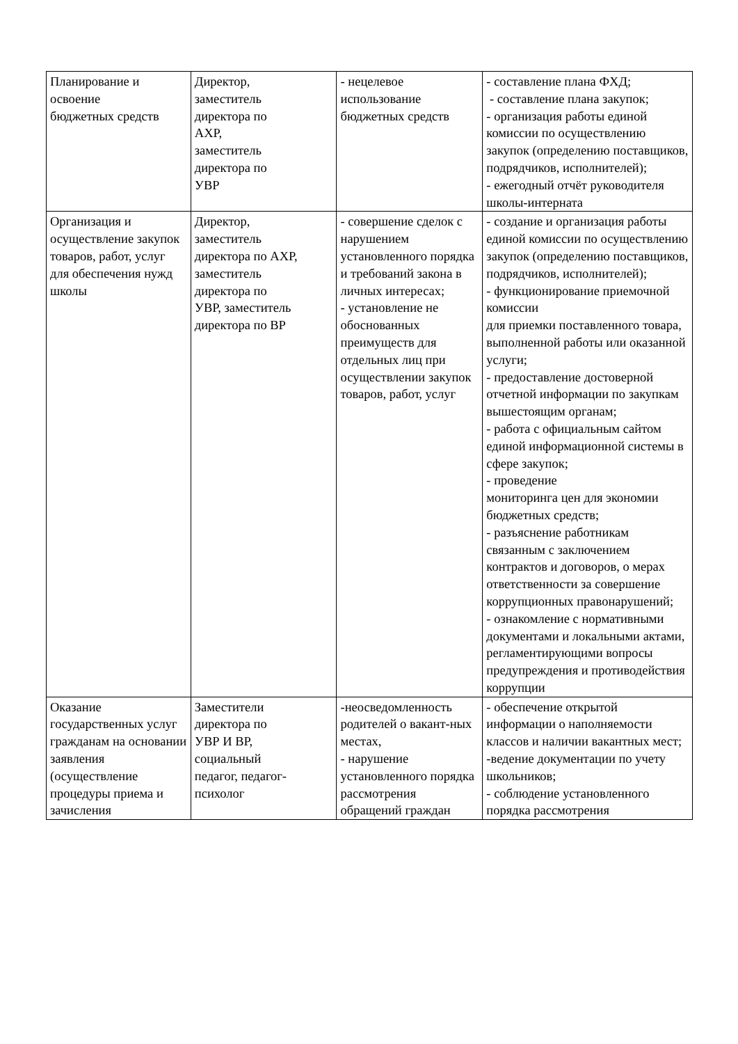| Планирование и освоение бюджетных средств | Директор, заместитель директора по АХР, заместитель директора по УВР | - нецелевое использование бюджетных средств | - составление плана ФХД; - составление плана закупок; - организация работы единой комиссии по осуществлению закупок (определению поставщиков, подрядчиков, исполнителей); - ежегодный отчёт руководителя школы-интерната |
| Организация и осуществление закупок товаров, работ, услуг для обеспечения нужд школы | Директор, заместитель директора по АХР, заместитель директора по УВР, заместитель директора по ВР | - совершение сделок с нарушением установленного порядка и требований закона в личных интересах; - установление не обоснованных преимуществ для отдельных лиц при осуществлении закупок товаров, работ, услуг | - создание и организация работы единой комиссии по осуществлению закупок (определению поставщиков, подрядчиков, исполнителей); - функционирование приемочной комиссии для приемки поставленного товара, выполненной работы или оказанной услуги; - предоставление достоверной отчетной информации по закупкам вышестоящим органам; - работа с официальным сайтом единой информационной системы в сфере закупок; - проведение мониторинга цен для экономии бюджетных средств; - разъяснение работникам связанным с заключением контрактов и договоров, о мерах ответственности за совершение коррупционных правонарушений; - ознакомление с нормативными документами и локальными актами, регламентирующими вопросы предупреждения и противодействия коррупции |
| Оказание государственных услуг гражданам на основании заявления (осуществление процедуры приема и зачисления | Заместители директора по УВР И ВР, социальный педагог, педагог-психолог | -неосведомленность родителей о вакант-ных местах, - нарушение установленного порядка рассмотрения обращений граждан | - обеспечение открытой информации о наполняемости классов и наличии вакантных мест; -ведение документации по учету школьников; - соблюдение установленного порядка рассмотрения |